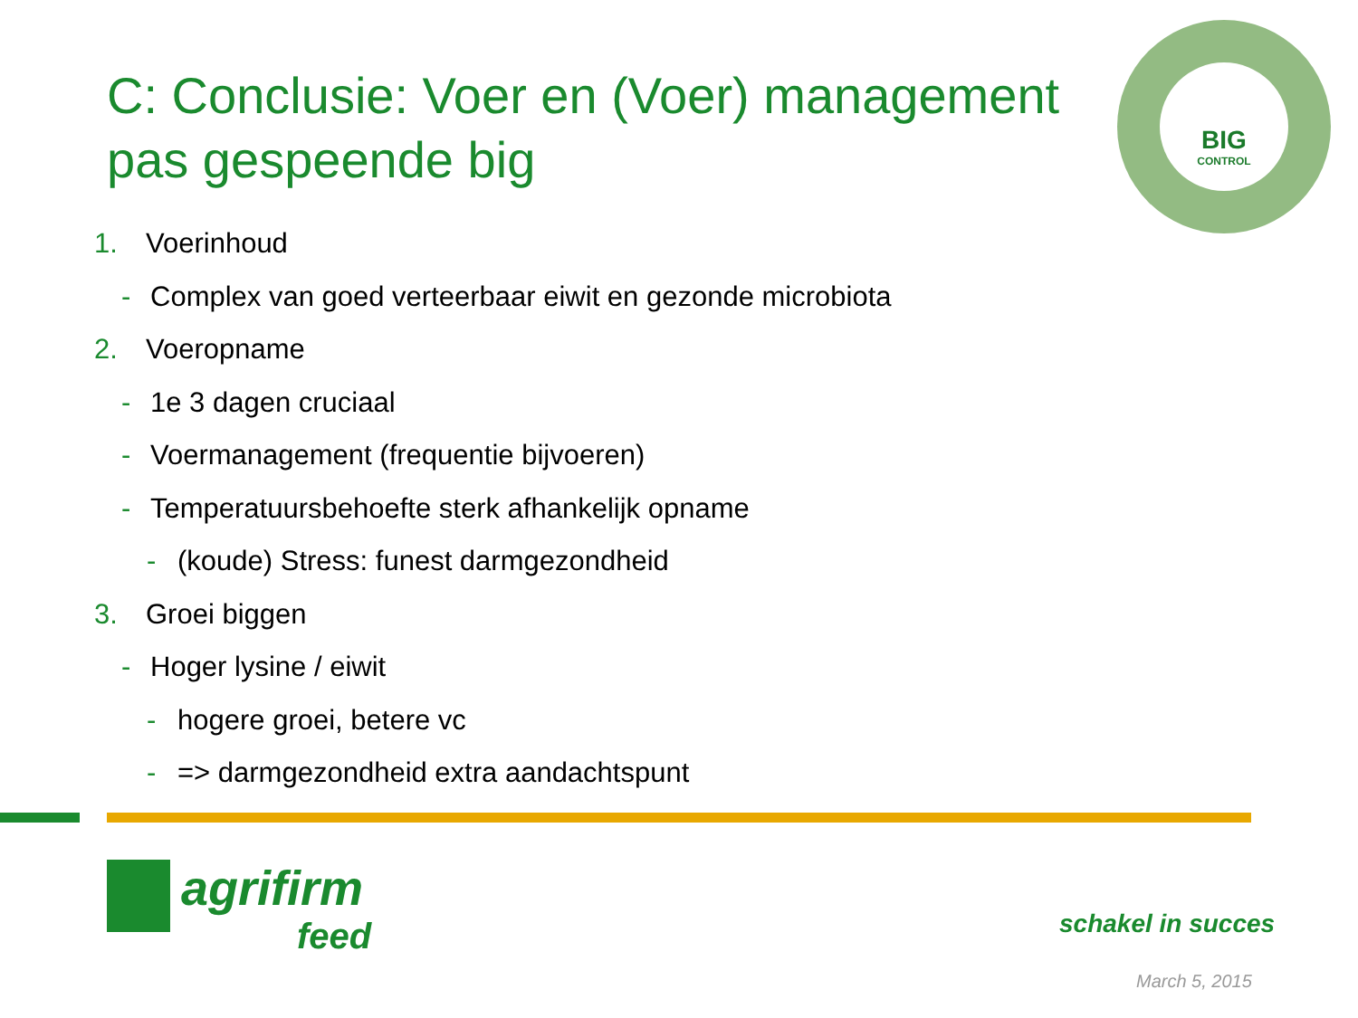C: Conclusie: Voer en (Voer) management pas gespeende big
BIG
CONTROL
1. Voerinhoud
- Complex van goed verteerbaar eiwit en gezonde microbiota
2. Voeropname
- 1e 3 dagen cruciaal
- Voermanagement (frequentie bijvoeren)
- Temperatuursbehoefte sterk afhankelijk opname
- (koude) Stress: funest darmgezondheid
3. Groei biggen
- Hoger lysine / eiwit
- hogere groei, betere vc
- => darmgezondheid extra aandachtspunt
agrifirm
feed
schakel in succes
March 5, 2015